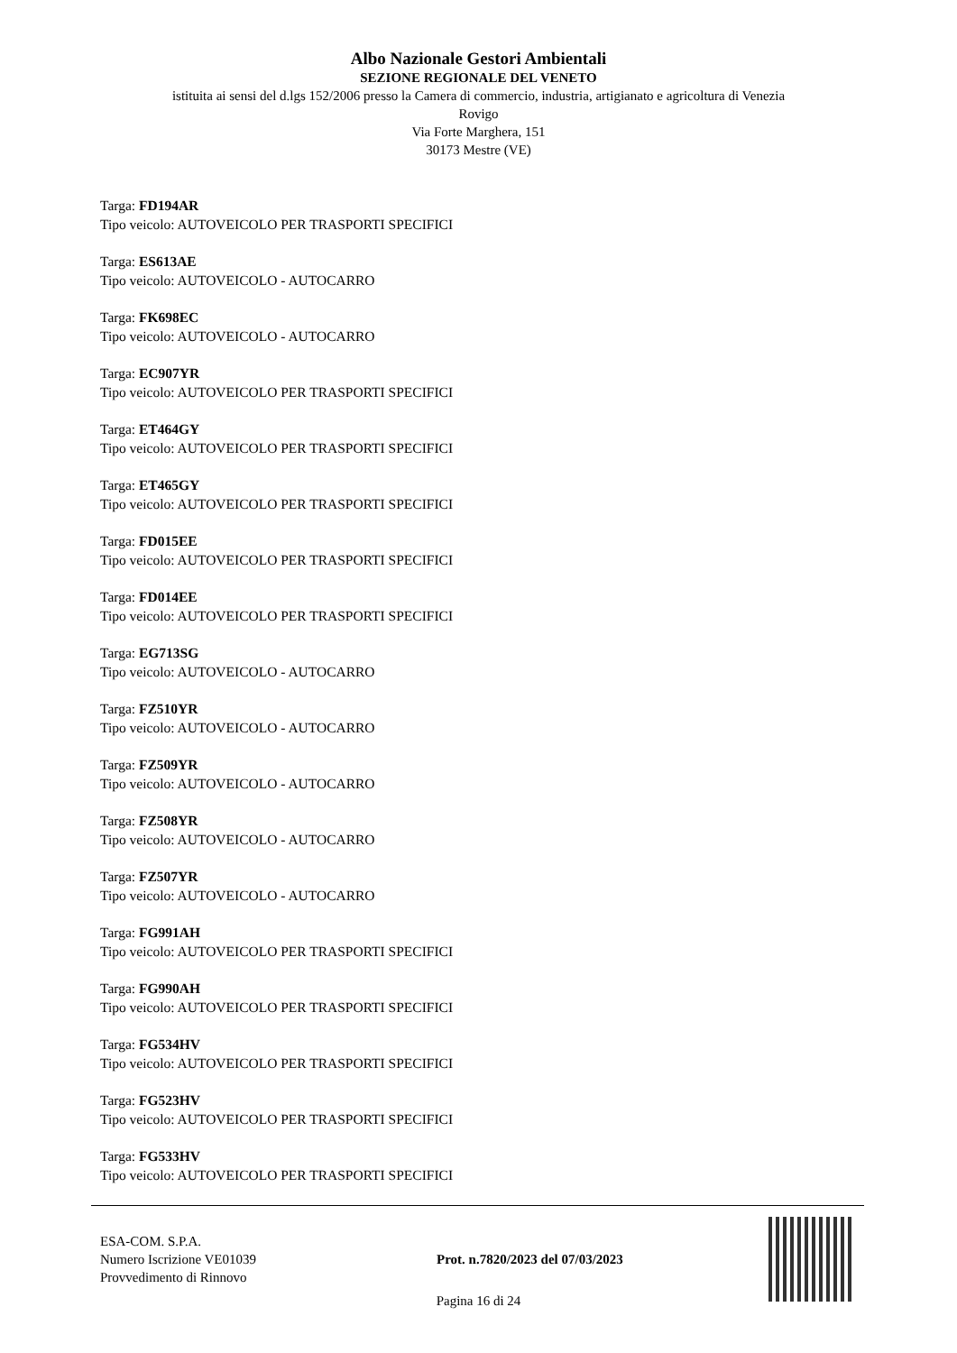Albo Nazionale Gestori Ambientali
SEZIONE REGIONALE DEL VENETO
istituita ai sensi del d.lgs 152/2006 presso la Camera di commercio, industria, artigianato e agricoltura di Venezia
Rovigo
Via Forte Marghera, 151
30173 Mestre (VE)
Targa: FD194AR
Tipo veicolo: AUTOVEICOLO PER TRASPORTI SPECIFICI
Targa: ES613AE
Tipo veicolo: AUTOVEICOLO - AUTOCARRO
Targa: FK698EC
Tipo veicolo: AUTOVEICOLO - AUTOCARRO
Targa: EC907YR
Tipo veicolo: AUTOVEICOLO PER TRASPORTI SPECIFICI
Targa: ET464GY
Tipo veicolo: AUTOVEICOLO PER TRASPORTI SPECIFICI
Targa: ET465GY
Tipo veicolo: AUTOVEICOLO PER TRASPORTI SPECIFICI
Targa: FD015EE
Tipo veicolo: AUTOVEICOLO PER TRASPORTI SPECIFICI
Targa: FD014EE
Tipo veicolo: AUTOVEICOLO PER TRASPORTI SPECIFICI
Targa: EG713SG
Tipo veicolo: AUTOVEICOLO - AUTOCARRO
Targa: FZ510YR
Tipo veicolo: AUTOVEICOLO - AUTOCARRO
Targa: FZ509YR
Tipo veicolo: AUTOVEICOLO - AUTOCARRO
Targa: FZ508YR
Tipo veicolo: AUTOVEICOLO - AUTOCARRO
Targa: FZ507YR
Tipo veicolo: AUTOVEICOLO - AUTOCARRO
Targa: FG991AH
Tipo veicolo: AUTOVEICOLO PER TRASPORTI SPECIFICI
Targa: FG990AH
Tipo veicolo: AUTOVEICOLO PER TRASPORTI SPECIFICI
Targa: FG534HV
Tipo veicolo: AUTOVEICOLO PER TRASPORTI SPECIFICI
Targa: FG523HV
Tipo veicolo: AUTOVEICOLO PER TRASPORTI SPECIFICI
Targa: FG533HV
Tipo veicolo: AUTOVEICOLO PER TRASPORTI SPECIFICI
ESA-COM. S.P.A.
Numero Iscrizione VE01039
Provvedimento di Rinnovo
Prot. n.7820/2023 del 07/03/2023
Pagina 16 di 24